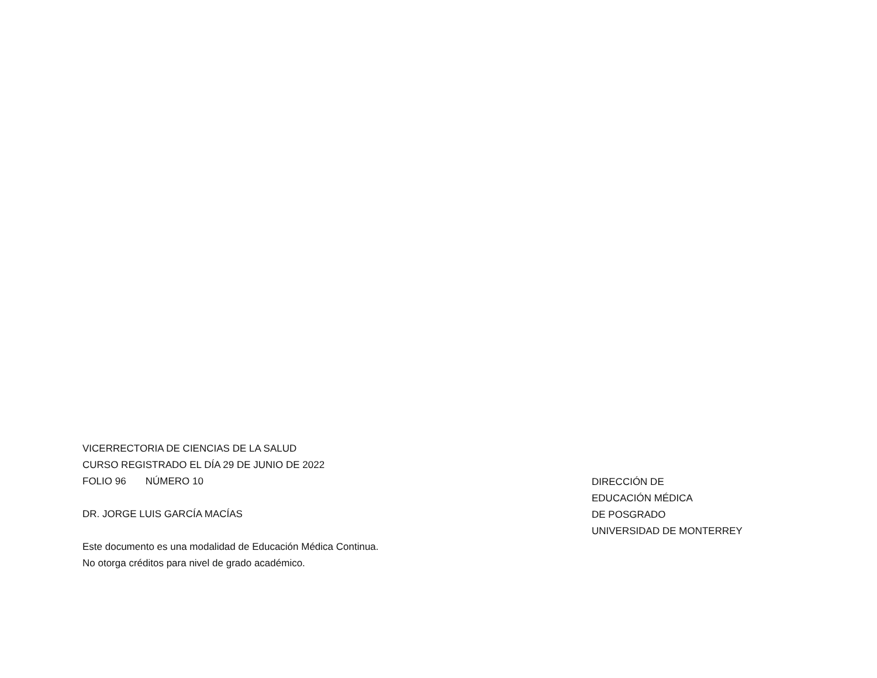VICERRECTORIA DE CIENCIAS DE LA SALUD
CURSO REGISTRADO EL DÍA 29 DE JUNIO DE 2022
FOLIO 96 NÚMERO 10
DR. JORGE LUIS GARCÍA MACÍAS
Este documento es una modalidad de Educación Médica Continua.
No otorga créditos para nivel de grado académico.
DIRECCIÓN DE
EDUCACIÓN MÉDICA
DE POSGRADO
UNIVERSIDAD DE MONTERREY